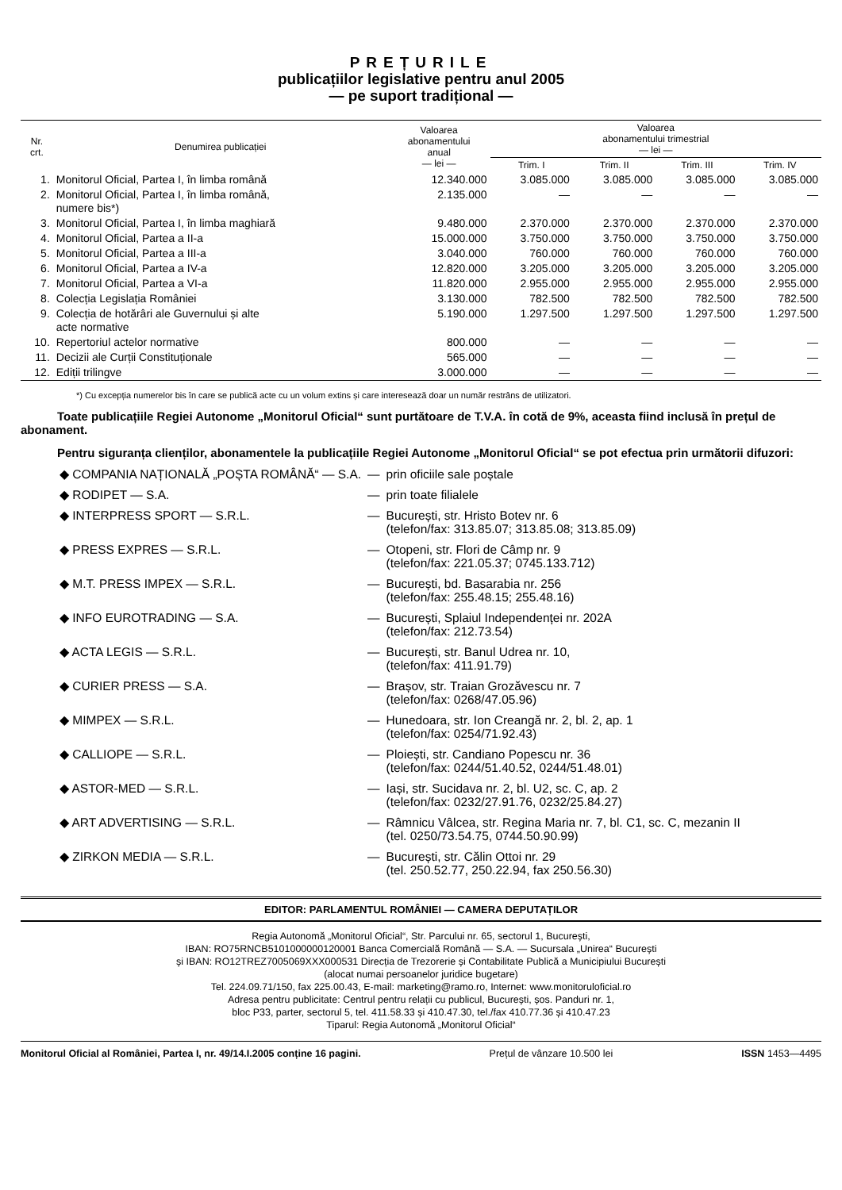PREȚURILE
publicațiilor legislative pentru anul 2005
— pe suport tradițional —
| Nr. crt. | Denumirea publicației | Valoarea abonamentului anual — lei — | Valoarea abonamentului trimestrial — lei — | | | |
| --- | --- | --- | --- | --- | --- | --- |
| | | | Trim. I | Trim. II | Trim. III | Trim. IV |
| 1. | Monitorul Oficial, Partea I, în limba română | 12.340.000 | 3.085.000 | 3.085.000 | 3.085.000 | 3.085.000 |
| 2. | Monitorul Oficial, Partea I, în limba română, numere bis*) | 2.135.000 | — | — | — | — |
| 3. | Monitorul Oficial, Partea I, în limba maghiară | 9.480.000 | 2.370.000 | 2.370.000 | 2.370.000 | 2.370.000 |
| 4. | Monitorul Oficial, Partea a II-a | 15.000.000 | 3.750.000 | 3.750.000 | 3.750.000 | 3.750.000 |
| 5. | Monitorul Oficial, Partea a III-a | 3.040.000 | 760.000 | 760.000 | 760.000 | 760.000 |
| 6. | Monitorul Oficial, Partea a IV-a | 12.820.000 | 3.205.000 | 3.205.000 | 3.205.000 | 3.205.000 |
| 7. | Monitorul Oficial, Partea a VI-a | 11.820.000 | 2.955.000 | 2.955.000 | 2.955.000 | 2.955.000 |
| 8. | Colecția Legislația României | 3.130.000 | 782.500 | 782.500 | 782.500 | 782.500 |
| 9. | Colecția de hotărâri ale Guvernului și alte acte normative | 5.190.000 | 1.297.500 | 1.297.500 | 1.297.500 | 1.297.500 |
| 10. | Repertoriul actelor normative | 800.000 | — | — | — | — |
| 11. | Decizii ale Curții Constituționale | 565.000 | — | — | — | — |
| 12. | Ediții trilingve | 3.000.000 | — | — | — | — |
*) Cu excepția numerelor bis în care se publică acte cu un volum extins și care interesează doar un număr restrâns de utilizatori.
Toate publicațiile Regiei Autonome „Monitorul Oficial“ sunt purtătoare de T.V.A. în cotă de 9%, aceasta fiind inclusă în prețul de abonament.
Pentru siguranța clienților, abonamentele la publicațiile Regiei Autonome „Monitorul Oficial“ se pot efectua prin următorii difuzori:
| ◆ COMPANIA NAȚIONALĂ „POȘTA ROMÂNĂ“ — S.A. | — | prin oficiile sale poștale |
| ◆ RODIPET — S.A. | — | prin toate filialele |
| ◆ INTERPRESS SPORT — S.R.L. | — | București, str. Hristo Botev nr. 6 (telefon/fax: 313.85.07; 313.85.08; 313.85.09) |
| ◆ PRESS EXPRES — S.R.L. | — | Otopeni, str. Flori de Câmp nr. 9 (telefon/fax: 221.05.37; 0745.133.712) |
| ◆ M.T. PRESS IMPEX — S.R.L. | — | București, bd. Basarabia nr. 256 (telefon/fax: 255.48.15; 255.48.16) |
| ◆ INFO EUROTRADING — S.A. | — | București, Splaiul Independenței nr. 202A (telefon/fax: 212.73.54) |
| ◆ ACTA LEGIS — S.R.L. | — | București, str. Banul Udrea nr. 10, (telefon/fax: 411.91.79) |
| ◆ CURIER PRESS — S.A. | — | Brașov, str. Traian Grozăvescu nr. 7 (telefon/fax: 0268/47.05.96) |
| ◆ MIMPEX — S.R.L. | — | Hunedoara, str. Ion Creangă nr. 2, bl. 2, ap. 1 (telefon/fax: 0254/71.92.43) |
| ◆ CALLIOPE — S.R.L. | — | Ploiești, str. Candiano Popescu nr. 36 (telefon/fax: 0244/51.40.52, 0244/51.48.01) |
| ◆ ASTOR-MED — S.R.L. | — | Iași, str. Sucidava nr. 2, bl. U2, sc. C, ap. 2 (telefon/fax: 0232/27.91.76, 0232/25.84.27) |
| ◆ ART ADVERTISING — S.R.L. | — | Râmnicu Vâlcea, str. Regina Maria nr. 7, bl. C1, sc. C, mezanin II (tel. 0250/73.54.75, 0744.50.90.99) |
| ◆ ZIRKON MEDIA — S.R.L. | — | București, str. Călin Ottoi nr. 29 (tel. 250.52.77, 250.22.94, fax 250.56.30) |
EDITOR: PARLAMENTUL ROMÂNIEI — CAMERA DEPUTAȚILOR
Regia Autonomă „Monitorul Oficial“, Str. Parcului nr. 65, sectorul 1, București,
IBAN: RO75RNCB5101000000120001 Banca Comercială Română — S.A. — Sucursala „Unirea“ București
și IBAN: RO12TREZ7005069XXX000531 Direcția de Trezorerie și Contabilitate Publică a Municipiului București
(alocat numai persoanelor juridice bugetare)
Tel. 224.09.71/150, fax 225.00.43, E-mail: marketing@ramo.ro, Internet: www.monitoruloficial.ro
Adresa pentru publicitate: Centrul pentru relații cu publicul, București, șos. Panduri nr. 1,
bloc P33, parter, sectorul 5, tel. 411.58.33 și 410.47.30, tel./fax 410.77.36 și 410.47.23
Tiparul: Regia Autonomă „Monitorul Oficial“
Monitorul Oficial al României, Partea I, nr. 49/14.I.2005 conține 16 pagini. Prețul de vânzare 10.500 lei ISSN 1453—4495